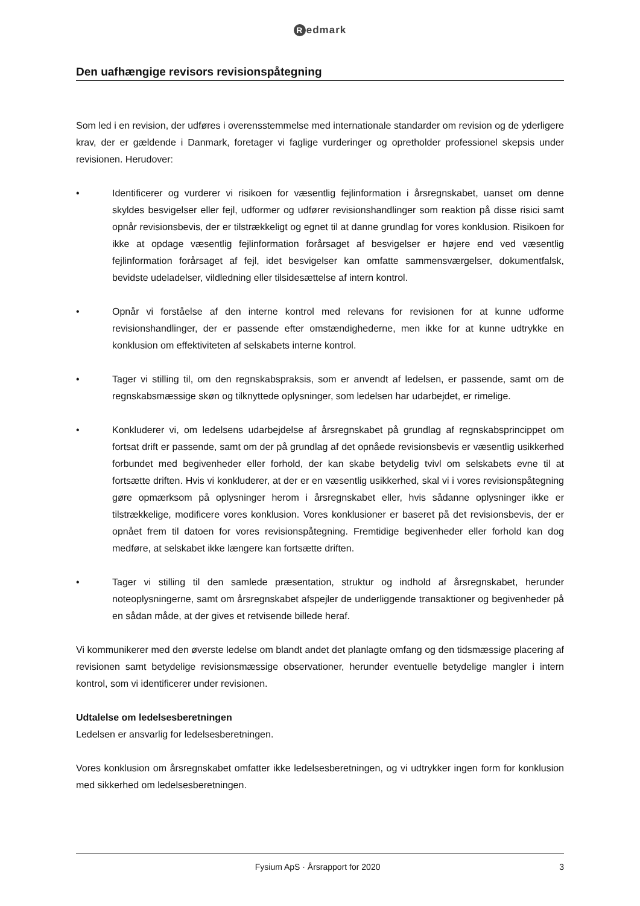Redmark
Den uafhængige revisors revisionspåtegning
Som led i en revision, der udføres i overensstemmelse med internationale standarder om revision og de yderligere krav, der er gældende i Danmark, foretager vi faglige vurderinger og opretholder professionel skepsis under revisionen. Herudover:
• Identificerer og vurderer vi risikoen for væsentlig fejlinformation i årsregnskabet, uanset om denne skyldes besvigelser eller fejl, udformer og udfører revisionshandlinger som reaktion på disse risici samt opnår revisionsbevis, der er tilstrækkeligt og egnet til at danne grundlag for vores konklusion. Risikoen for ikke at opdage væsentlig fejlinformation forårsaget af besvigelser er højere end ved væsentlig fejlinformation forårsaget af fejl, idet besvigelser kan omfatte sammensværgelser, dokumentfalsk, bevidste udeladelser, vildledning eller tilsidesættelse af intern kontrol.
• Opnår vi forståelse af den interne kontrol med relevans for revisionen for at kunne udforme revisionshandlinger, der er passende efter omstændighederne, men ikke for at kunne udtrykke en konklusion om effektiviteten af selskabets interne kontrol.
• Tager vi stilling til, om den regnskabspraksis, som er anvendt af ledelsen, er passende, samt om de regnskabsmæssige skøn og tilknyttede oplysninger, som ledelsen har udarbejdet, er rimelige.
• Konkluderer vi, om ledelsens udarbejdelse af årsregnskabet på grundlag af regnskabsprincippet om fortsat drift er passende, samt om der på grundlag af det opnåede revisionsbevis er væsentlig usikkerhed forbundet med begivenheder eller forhold, der kan skabe betydelig tvivl om selskabets evne til at fortsætte driften. Hvis vi konkluderer, at der er en væsentlig usikkerhed, skal vi i vores revisionspåtegning gøre opmærksom på oplysninger herom i årsregnskabet eller, hvis sådanne oplysninger ikke er tilstrækkelige, modificere vores konklusion. Vores konklusioner er baseret på det revisionsbevis, der er opnået frem til datoen for vores revisionspåtegning. Fremtidige begivenheder eller forhold kan dog medføre, at selskabet ikke længere kan fortsætte driften.
• Tager vi stilling til den samlede præsentation, struktur og indhold af årsregnskabet, herunder noteoplysningerne, samt om årsregnskabet afspejler de underliggende transaktioner og begivenheder på en sådan måde, at der gives et retvisende billede heraf.
Vi kommunikerer med den øverste ledelse om blandt andet det planlagte omfang og den tidsmæssige placering af revisionen samt betydelige revisionsmæssige observationer, herunder eventuelle betydelige mangler i intern kontrol, som vi identificerer under revisionen.
Udtalelse om ledelsesberetningen
Ledelsen er ansvarlig for ledelsesberetningen.
Vores konklusion om årsregnskabet omfatter ikke ledelsesberetningen, og vi udtrykker ingen form for konklusion med sikkerhed om ledelsesberetningen.
Fysium ApS · Årsrapport for 2020 3